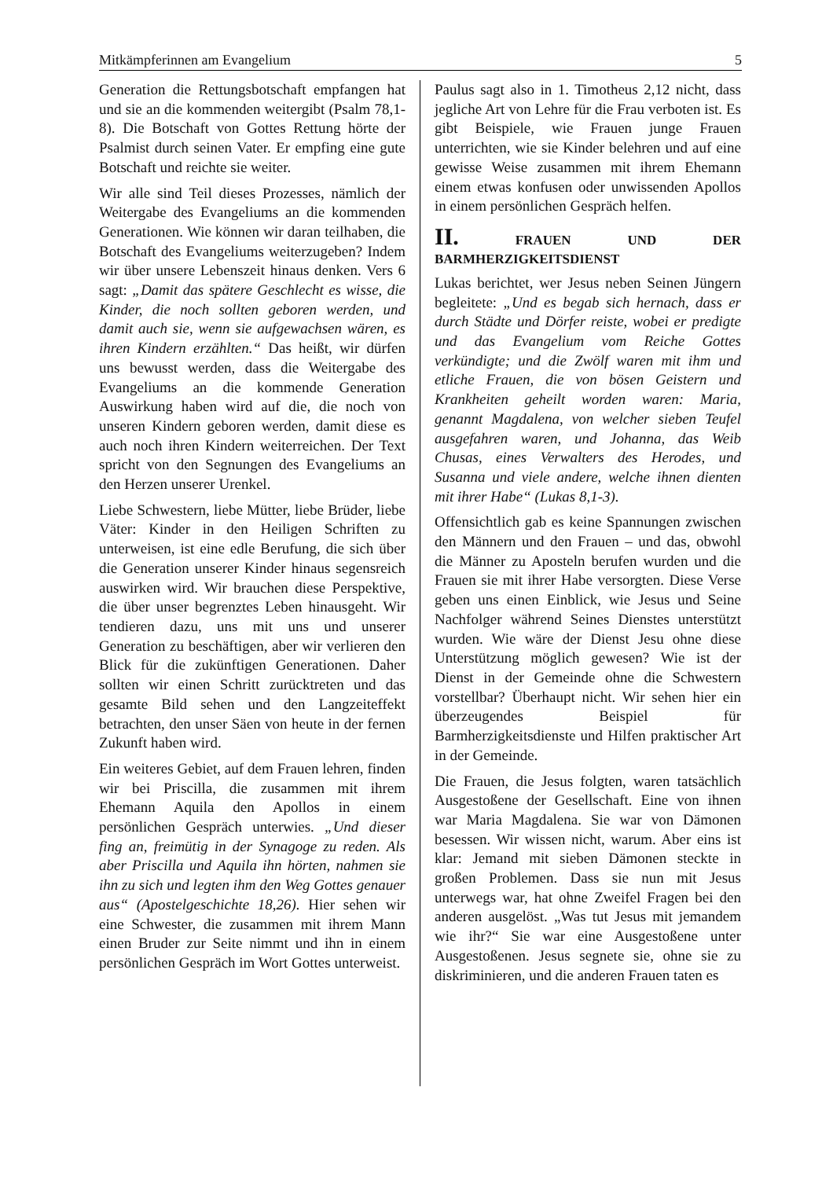Mitkämpferinnen am Evangelium 5
Generation die Rettungsbotschaft empfangen hat und sie an die kommenden weitergibt (Psalm 78,1-8). Die Botschaft von Gottes Rettung hörte der Psalmist durch seinen Vater. Er empfing eine gute Botschaft und reichte sie weiter.
Wir alle sind Teil dieses Prozesses, nämlich der Weitergabe des Evangeliums an die kommenden Generationen. Wie können wir daran teilhaben, die Botschaft des Evangeliums weiterzugeben? Indem wir über unsere Lebenszeit hinaus denken. Vers 6 sagt: „Damit das spätere Geschlecht es wisse, die Kinder, die noch sollten geboren werden, und damit auch sie, wenn sie aufgewachsen wären, es ihren Kindern erzählten.“ Das heißt, wir dürfen uns bewusst werden, dass die Weitergabe des Evangeliums an die kommende Generation Auswirkung haben wird auf die, die noch von unseren Kindern geboren werden, damit diese es auch noch ihren Kindern weiterreichen. Der Text spricht von den Segnungen des Evangeliums an den Herzen unserer Urenkel.
Liebe Schwestern, liebe Mütter, liebe Brüder, liebe Väter: Kinder in den Heiligen Schriften zu unterweisen, ist eine edle Berufung, die sich über die Generation unserer Kinder hinaus segensreich auswirken wird. Wir brauchen diese Perspektive, die über unser begrenztes Leben hinausgeht. Wir tendieren dazu, uns mit uns und unserer Generation zu beschäftigen, aber wir verlieren den Blick für die zukünftigen Generationen. Daher sollten wir einen Schritt zurücktreten und das gesamte Bild sehen und den Langzeiteffekt betrachten, den unser Säen von heute in der fernen Zukunft haben wird.
Ein weiteres Gebiet, auf dem Frauen lehren, finden wir bei Priscilla, die zusammen mit ihrem Ehemann Aquila den Apollos in einem persönlichen Gespräch unterwies. „Und dieser fing an, freimütig in der Synagoge zu reden. Als aber Priscilla und Aquila ihn hörten, nahmen sie ihn zu sich und legten ihm den Weg Gottes genauer aus“ (Apostelgeschichte 18,26). Hier sehen wir eine Schwester, die zusammen mit ihrem Mann einen Bruder zur Seite nimmt und ihn in einem persönlichen Gespräch im Wort Gottes unterweist.
Paulus sagt also in 1. Timotheus 2,12 nicht, dass jegliche Art von Lehre für die Frau verboten ist. Es gibt Beispiele, wie Frauen junge Frauen unterrichten, wie sie Kinder belehren und auf eine gewisse Weise zusammen mit ihrem Ehemann einem etwas konfusen oder unwissenden Apollos in einem persönlichen Gespräch helfen.
II. FRAUEN UND DER BARMHERZIGKEITSDIENST
Lukas berichtet, wer Jesus neben Seinen Jüngern begleitete: „Und es begab sich hernach, dass er durch Städte und Dörfer reiste, wobei er predigte und das Evangelium vom Reiche Gottes verkündigte; und die Zwölf waren mit ihm und etliche Frauen, die von bösen Geistern und Krankheiten geheilt worden waren: Maria, genannt Magdalena, von welcher sieben Teufel ausgefahren waren, und Johanna, das Weib Chusas, eines Verwalters des Herodes, und Susanna und viele andere, welche ihnen dienten mit ihrer Habe“ (Lukas 8,1-3).
Offensichtlich gab es keine Spannungen zwischen den Männern und den Frauen – und das, obwohl die Männer zu Aposteln berufen wurden und die Frauen sie mit ihrer Habe versorgten. Diese Verse geben uns einen Einblick, wie Jesus und Seine Nachfolger während Seines Dienstes unterstützt wurden. Wie wäre der Dienst Jesu ohne diese Unterstützung möglich gewesen? Wie ist der Dienst in der Gemeinde ohne die Schwestern vorstellbar? Überhaupt nicht. Wir sehen hier ein überzeugendes Beispiel für Barmherzigkeitsdienste und Hilfen praktischer Art in der Gemeinde.
Die Frauen, die Jesus folgten, waren tatsächlich Ausgestoßene der Gesellschaft. Eine von ihnen war Maria Magdalena. Sie war von Dämonen besessen. Wir wissen nicht, warum. Aber eins ist klar: Jemand mit sieben Dämonen steckte in großen Problemen. Dass sie nun mit Jesus unterwegs war, hat ohne Zweifel Fragen bei den anderen ausgelöst. „Was tut Jesus mit jemandem wie ihr?“ Sie war eine Ausgestoßene unter Ausgestoßenen. Jesus segnete sie, ohne sie zu diskriminieren, und die anderen Frauen taten es